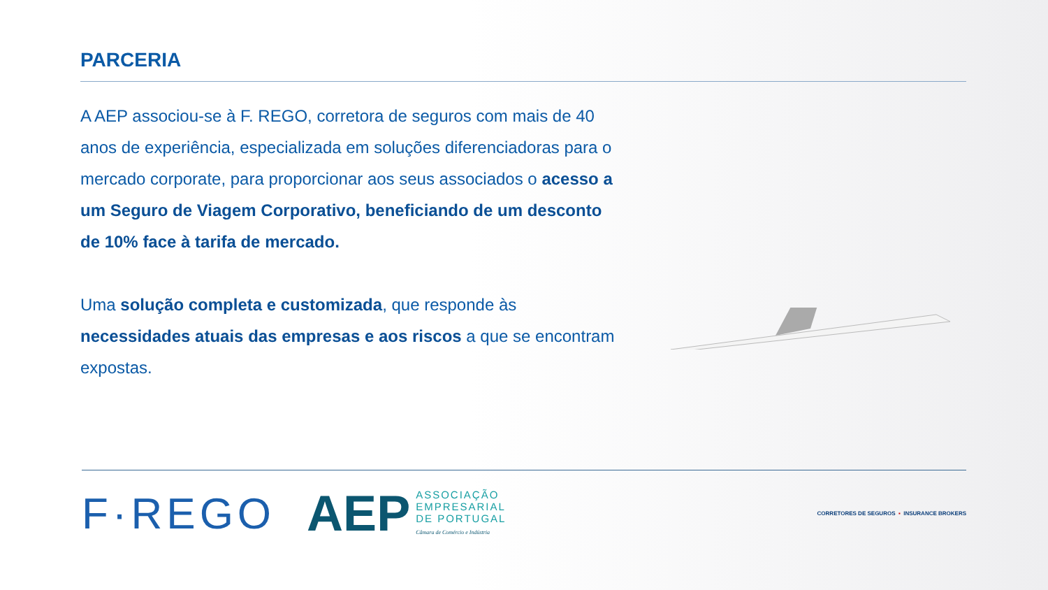PARCERIA
A AEP associou-se à F. REGO, corretora de seguros com mais de 40 anos de experiência, especializada em soluções diferenciadoras para o mercado corporate, para proporcionar aos seus associados o acesso a um Seguro de Viagem Corporativo, beneficiando de um desconto de 10% face à tarifa de mercado.
Uma solução completa e customizada, que responde às necessidades atuais das empresas e aos riscos a que se encontram expostas.
F·REGO
AEP ASSOCIAÇÃO
EMPRESARIAL
DE PORTUGAL
Câmara de Comércio e Indústria
CORRETORES DE SEGUROS ▪ INSURANCE BROKERS